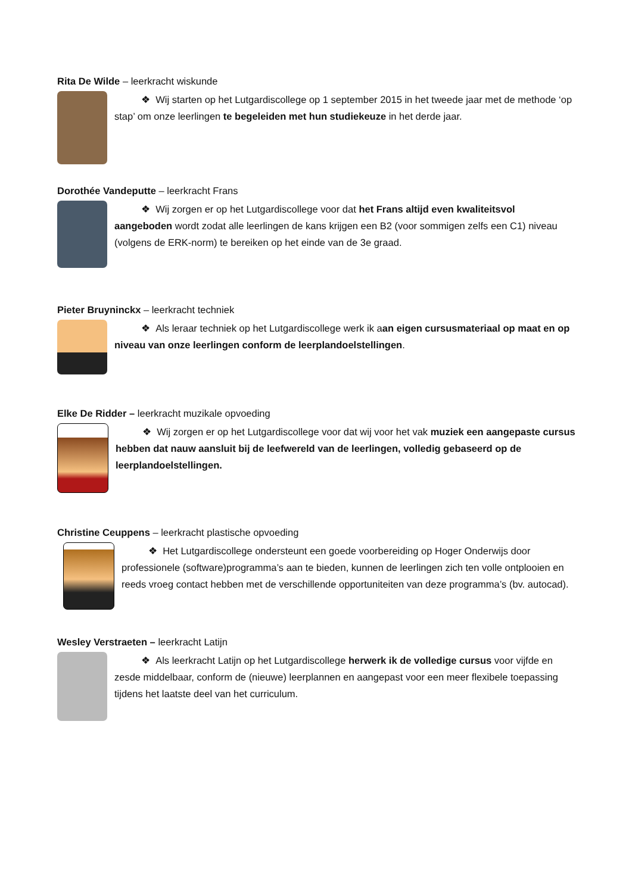Rita De Wilde – leerkracht wiskunde
❖ Wij starten op het Lutgardiscollege op 1 september 2015 in het tweede jaar met de methode ‘op stap’ om onze leerlingen te begeleiden met hun studiekeuze in het derde jaar.
Dorothée Vandeputte – leerkracht Frans
❖ Wij zorgen er op het Lutgardiscollege voor dat het Frans altijd even kwaliteitsvol aangeboden wordt zodat alle leerlingen de kans krijgen een B2 (voor sommigen zelfs een C1) niveau (volgens de ERK-norm) te bereiken op het einde van de 3e graad.
Pieter Bruyninckx – leerkracht techniek
❖ Als leraar techniek op het Lutgardiscollege werk ik a an eigen cursusmateriaal op maat en op niveau van onze leerlingen conform de leerplandoelstellingen.
Elke De Ridder – leerkracht muzikale opvoeding
❖ Wij zorgen er op het Lutgardiscollege voor dat wij voor het vak muziek een aangepaste cursus hebben dat nauw aansluit bij de leefwereld van de leerlingen, volledig gebaseerd op de leerplandoelstellingen.
Christine Ceuppens – leerkracht plastische opvoeding
❖ Het Lutgardiscollege ondersteunt een goede voorbereiding op Hoger Onderwijs door professionele (software)programma’s aan te bieden, kunnen de leerlingen zich ten volle ontplooien en reeds vroeg contact hebben met de verschillende opportuniteiten van deze programma’s (bv. autocad).
Wesley Verstraeten – leerkracht Latijn
❖ Als leerkracht Latijn op het Lutgardiscollege herwerk ik de volledige cursus voor vijfde en zesde middelbaar, conform de (nieuwe) leerplannen en aangepast voor een meer flexibele toepassing tijdens het laatste deel van het curriculum.